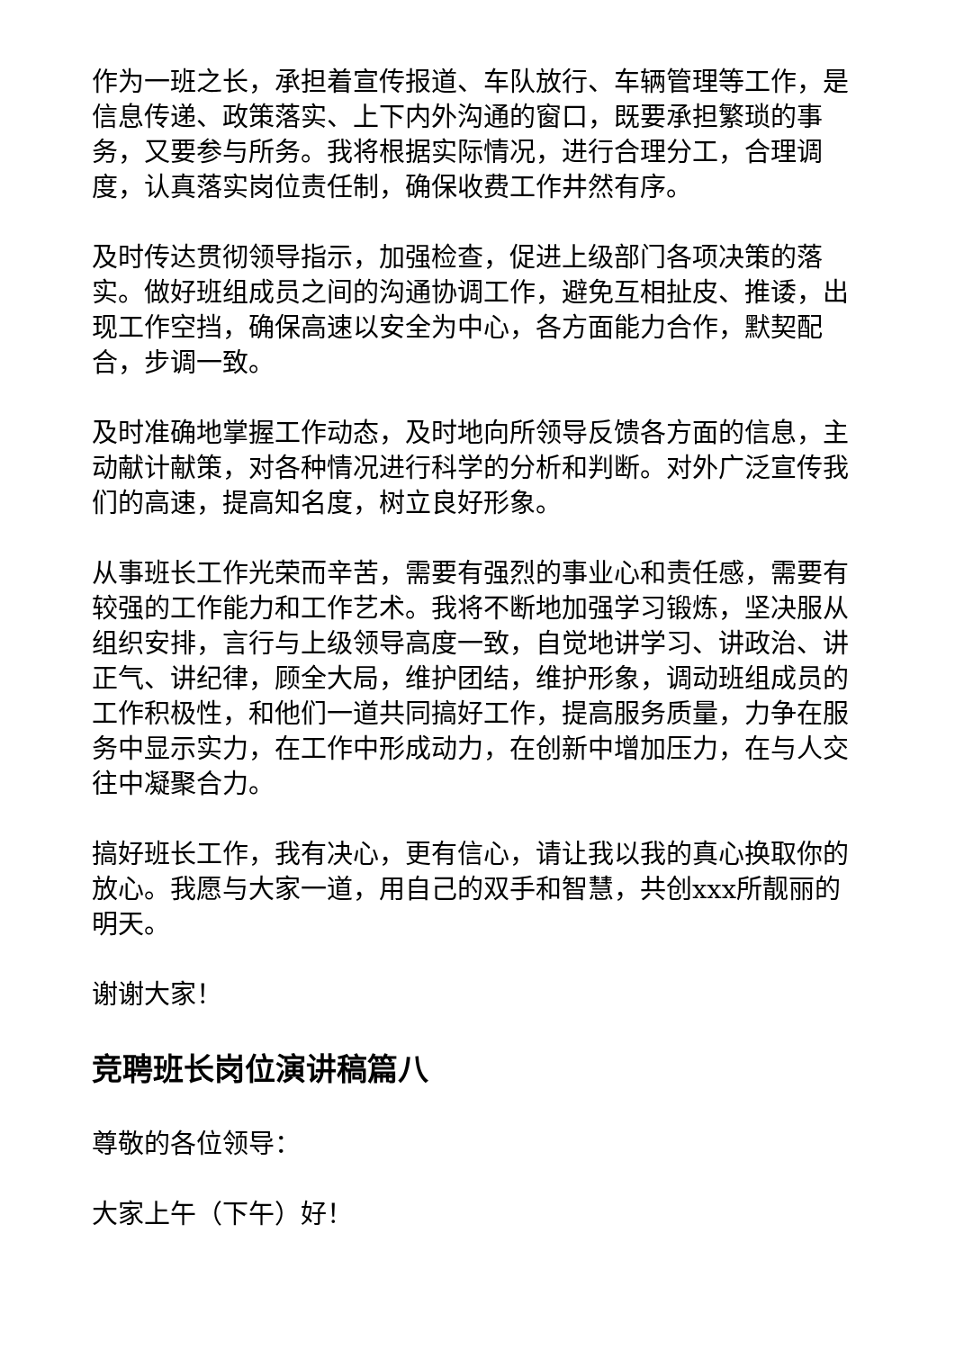作为一班之长，承担着宣传报道、车队放行、车辆管理等工作，是信息传递、政策落实、上下内外沟通的窗口，既要承担繁琐的事务，又要参与所务。我将根据实际情况，进行合理分工，合理调度，认真落实岗位责任制，确保收费工作井然有序。
及时传达贯彻领导指示，加强检查，促进上级部门各项决策的落实。做好班组成员之间的沟通协调工作，避免互相扯皮、推诿，出现工作空挡，确保高速以安全为中心，各方面能力合作，默契配合，步调一致。
及时准确地掌握工作动态，及时地向所领导反馈各方面的信息，主动献计献策，对各种情况进行科学的分析和判断。对外广泛宣传我们的高速，提高知名度，树立良好形象。
从事班长工作光荣而辛苦，需要有强烈的事业心和责任感，需要有较强的工作能力和工作艺术。我将不断地加强学习锻炼，坚决服从组织安排，言行与上级领导高度一致，自觉地讲学习、讲政治、讲正气、讲纪律，顾全大局，维护团结，维护形象，调动班组成员的工作积极性，和他们一道共同搞好工作，提高服务质量，力争在服务中显示实力，在工作中形成动力，在创新中增加压力，在与人交往中凝聚合力。
搞好班长工作，我有决心，更有信心，请让我以我的真心换取你的放心。我愿与大家一道，用自己的双手和智慧，共创xxx所靓丽的明天。
谢谢大家！
竞聘班长岗位演讲稿篇八
尊敬的各位领导：
大家上午（下午）好！